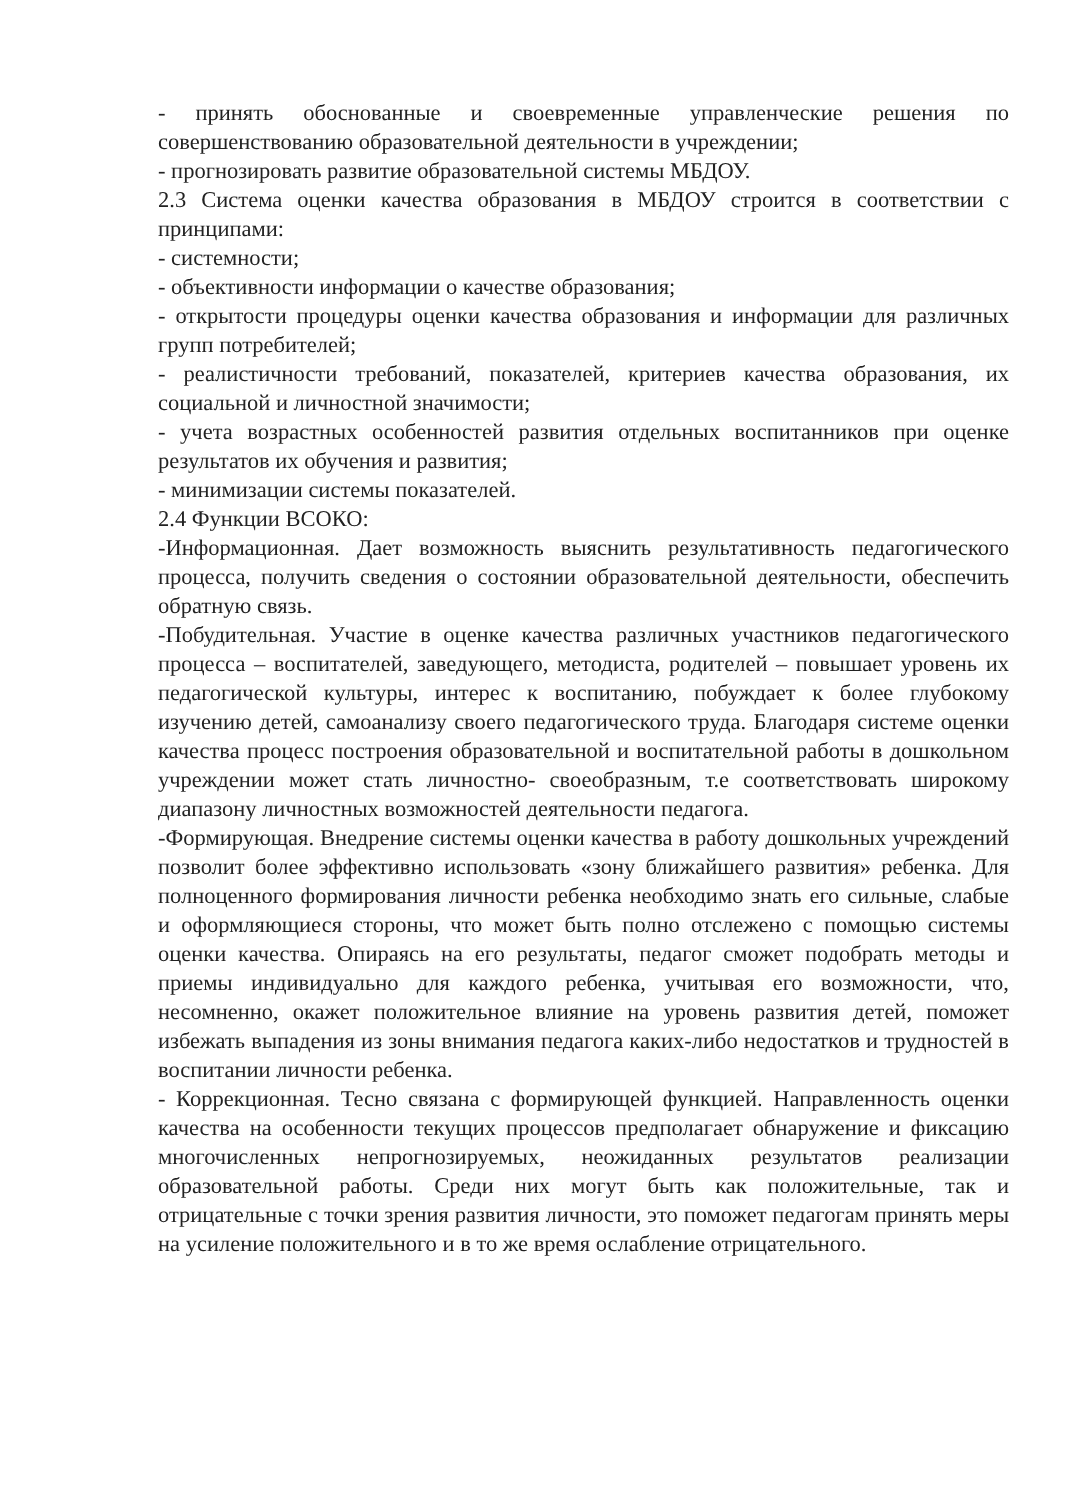- принять обоснованные и своевременные управленческие решения по совершенствованию образовательной деятельности в учреждении;
- прогнозировать развитие образовательной системы МБДОУ.
2.3 Система оценки качества образования в МБДОУ строится в соответствии с принципами:
- системности;
- объективности информации о качестве образования;
- открытости процедуры оценки качества образования и информации для различных групп потребителей;
- реалистичности требований, показателей, критериев качества образования, их социальной и личностной значимости;
- учета возрастных особенностей развития отдельных воспитанников при оценке результатов их обучения и развития;
- минимизации системы показателей.
2.4 Функции ВСОКО:
-Информационная. Дает возможность выяснить результативность педагогического процесса, получить сведения о состоянии образовательной деятельности, обеспечить обратную связь.
-Побудительная. Участие в оценке качества различных участников педагогического процесса – воспитателей, заведующего, методиста, родителей – повышает уровень их педагогической культуры, интерес к воспитанию, побуждает к более глубокому изучению детей, самоанализу своего педагогического труда. Благодаря системе оценки качества процесс построения образовательной и воспитательной работы в дошкольном учреждении может стать личностно- своеобразным, т.е соответствовать широкому диапазону личностных возможностей деятельности педагога.
-Формирующая. Внедрение системы оценки качества в работу дошкольных учреждений позволит более эффективно использовать «зону ближайшего развития» ребенка. Для полноценного формирования личности ребенка необходимо знать его сильные, слабые и оформляющиеся стороны, что может быть полно отслежено с помощью системы оценки качества. Опираясь на его результаты, педагог сможет подобрать методы и приемы индивидуально для каждого ребенка, учитывая его возможности, что, несомненно, окажет положительное влияние на уровень развития детей, поможет избежать выпадения из зоны внимания педагога каких-либо недостатков и трудностей в воспитании личности ребенка.
- Коррекционная. Тесно связана с формирующей функцией. Направленность оценки качества на особенности текущих процессов предполагает обнаружение и фиксацию многочисленных непрогнозируемых, неожиданных результатов реализации образовательной работы. Среди них могут быть как положительные, так и отрицательные с точки зрения развития личности, это поможет педагогам принять меры на усиление положительного и в то же время ослабление отрицательного.